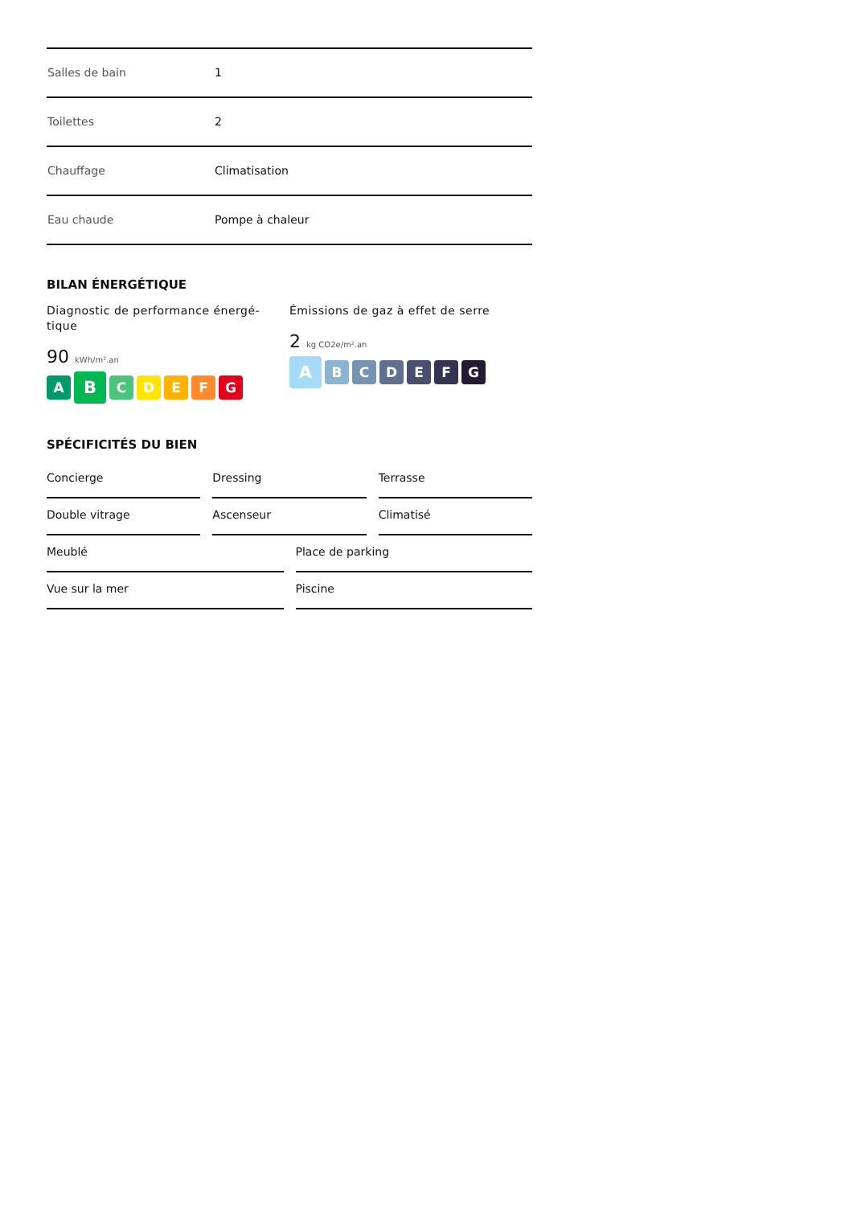| Salles de bain | 1 |
| Toilettes | 2 |
| Chauffage | Climatisation |
| Eau chaude | Pompe à chaleur |
BILAN ÉNERGÉTIQUE
Diagnostic de performance énergé-
tique
90 kWh/m².an
A B CDEFG
Émissions de gaz à effet de serre
2 kg CO2e/m².an
A BCDEFG
SPÉCIFICITÉS DU BIEN
Concierge
Dressing
Terrasse
Double vitrage
Ascenseur
Climatisé
Meublé
Place de parking
Vue sur la mer
Piscine